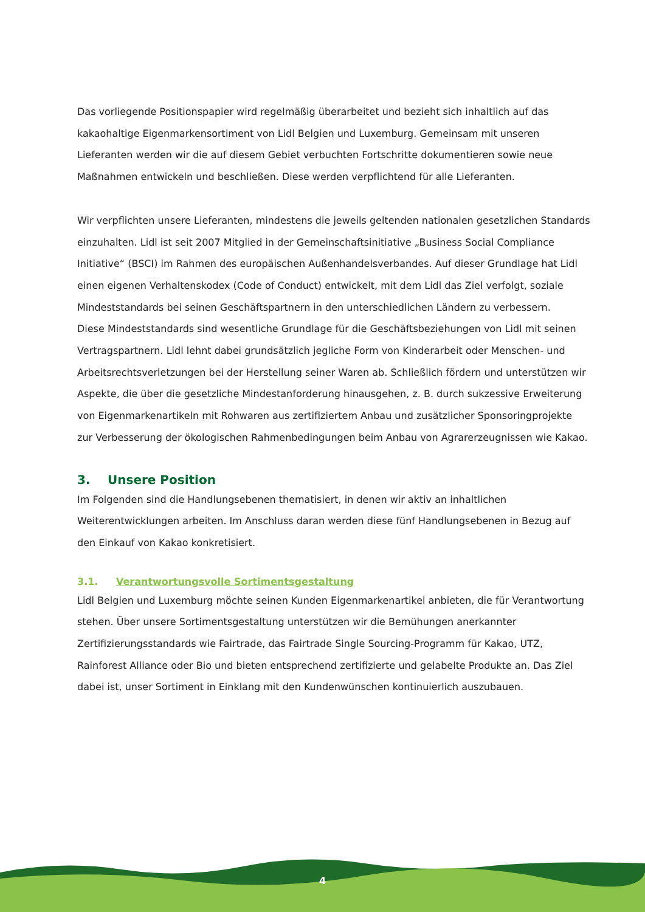Das vorliegende Positionspapier wird regelmäßig überarbeitet und bezieht sich inhaltlich auf das kakaohaltige Eigenmarkensortiment von Lidl Belgien und Luxemburg. Gemeinsam mit unseren Lieferanten werden wir die auf diesem Gebiet verbuchten Fortschritte dokumentieren sowie neue Maßnahmen entwickeln und beschließen. Diese werden verpflichtend für alle Lieferanten.
Wir verpflichten unsere Lieferanten, mindestens die jeweils geltenden nationalen gesetzlichen Standards einzuhalten. Lidl ist seit 2007 Mitglied in der Gemeinschaftsinitiative „Business Social Compliance Initiative“ (BSCI) im Rahmen des europäischen Außenhandelsverbandes. Auf dieser Grundlage hat Lidl einen eigenen Verhaltenskodex (Code of Conduct) entwickelt, mit dem Lidl das Ziel verfolgt, soziale Mindeststandards bei seinen Geschäftspartnern in den unterschiedlichen Ländern zu verbessern.
Diese Mindeststandards sind wesentliche Grundlage für die Geschäftsbeziehungen von Lidl mit seinen Vertragspartnern. Lidl lehnt dabei grundsätzlich jegliche Form von Kinderarbeit oder Menschen- und Arbeitsrechtsverletzungen bei der Herstellung seiner Waren ab. Schließlich fördern und unterstützen wir Aspekte, die über die gesetzliche Mindestanforderung hinausgehen, z. B. durch sukzessive Erweiterung von Eigenmarkenartikeln mit Rohwaren aus zertifiziertem Anbau und zusätzlicher Sponsoringprojekte zur Verbesserung der ökologischen Rahmenbedingungen beim Anbau von Agrarerzeugnissen wie Kakao.
3. Unsere Position
Im Folgenden sind die Handlungsebenen thematisiert, in denen wir aktiv an inhaltlichen Weiterentwicklungen arbeiten. Im Anschluss daran werden diese fünf Handlungsebenen in Bezug auf den Einkauf von Kakao konkretisiert.
3.1. Verantwortungsvolle Sortimentsgestaltung
Lidl Belgien und Luxemburg möchte seinen Kunden Eigenmarkenartikel anbieten, die für Verantwortung stehen. Über unsere Sortimentsgestaltung unterstützen wir die Bemühungen anerkannter Zertifizierungsstandards wie Fairtrade, das Fairtrade Single Sourcing-Programm für Kakao, UTZ, Rainforest Alliance oder Bio und bieten entsprechend zertifizierte und gelabelte Produkte an. Das Ziel dabei ist, unser Sortiment in Einklang mit den Kundenwünschen kontinuierlich auszubauen.
4